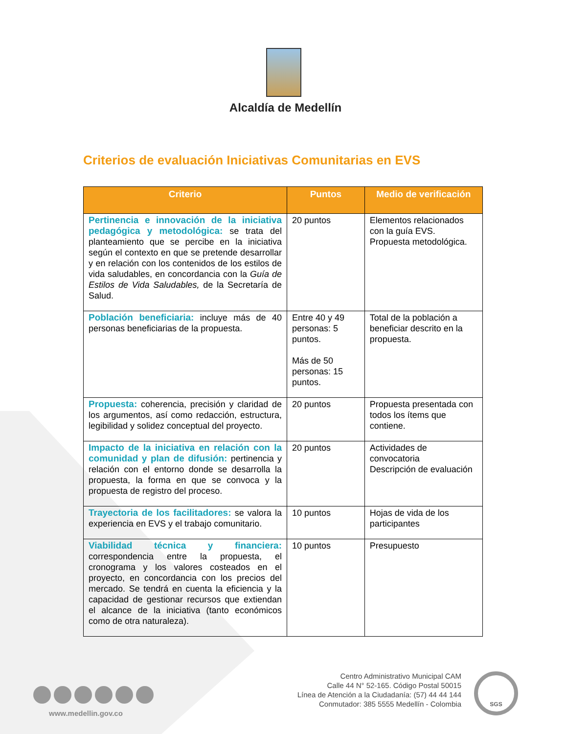Alcaldía de Medellín
Criterios de evaluación Iniciativas Comunitarias en EVS
| Criterio | Puntos | Medio de verificación |
| --- | --- | --- |
| Pertinencia e innovación de la iniciativa pedagógica y metodológica: se trata del planteamiento que se percibe en la iniciativa según el contexto en que se pretende desarrollar y en relación con los contenidos de los estilos de vida saludables, en concordancia con la Guía de Estilos de Vida Saludables, de la Secretaría de Salud. | 20 puntos | Elementos relacionados con la guía EVS. Propuesta metodológica. |
| Población beneficiaria: incluye más de 40 personas beneficiarias de la propuesta. | Entre 40 y 49 personas: 5 puntos. Más de 50 personas: 15 puntos. | Total de la población a beneficiar descrito en la propuesta. |
| Propuesta: coherencia, precisión y claridad de los argumentos, así como redacción, estructura, legibilidad y solidez conceptual del proyecto. | 20 puntos | Propuesta presentada con todos los ítems que contiene. |
| Impacto de la iniciativa en relación con la comunidad y plan de difusión: pertinencia y relación con el entorno donde se desarrolla la propuesta, la forma en que se convoca y la propuesta de registro del proceso. | 20 puntos | Actividades de convocatoria Descripción de evaluación |
| Trayectoria de los facilitadores: se valora la experiencia en EVS y el trabajo comunitario. | 10 puntos | Hojas de vida de los participantes |
| Viabilidad técnica y financiera: correspondencia entre la propuesta, el cronograma y los valores costeados en el proyecto, en concordancia con los precios del mercado. Se tendrá en cuenta la eficiencia y la capacidad de gestionar recursos que extiendan el alcance de la iniciativa (tanto económicos como de otra naturaleza). | 10 puntos | Presupuesto |
www.medellin.gov.co
Centro Administrativo Municipal CAM
Calle 44 N° 52-165. Código Postal 50015
Línea de Atención a la Ciudadanía: (57) 44 44 144
Conmutador: 385 5555 Medellín - Colombia
SGS